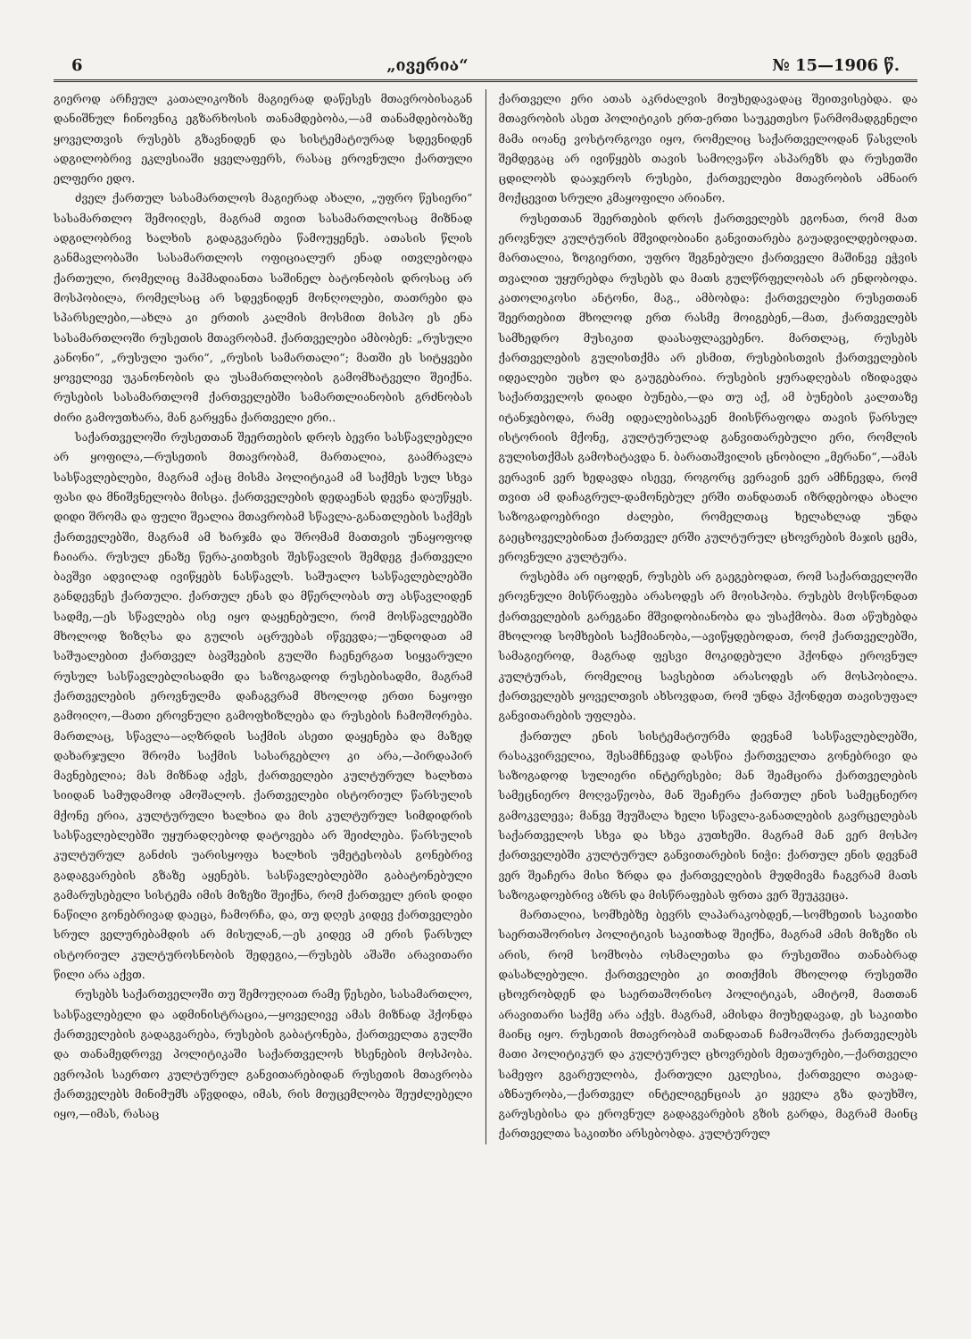6 „ივერია“№ 15—1906 წ.
გიეროდ არჩეულ კათალიკოზის მაგიერად დაწესეს მთავრობისაგან დანიშნულ ჩინოვნიკ ეგზარხოსის თანამდებობა,—ამ თანამდებობაზე ყოველთვის რუსებს გზავნიდენ და სისტემატიურად სდევნიდენ ადგილობრივ ეკლესიაში ყველაფერს, რასაც ეროვნული ქართული ელფერი ედო.
ძველ ქართულ სასამართლოს მაგიერად ახალი, „უფრო წესიერი“ სასამართლო შემოიღეს, მაგრამ თვით სასამართლოსაც მიზნად ადგილობრივ ხალხის გადაგვარება წამოუყენეს. ათასის წლის განმავლობაში სასამართლოს ოფიციალურ ენად ითვლებოდა ქართული, რომელიც მაჰმადიანთა საშინელ ბატონობის დროსაც არ მოსპობილა, რომელსაც არ სდევნიდენ მონღოლები, თათრები და სპარსელები,—ახლა კი ერთის კალმის მოსმით მისპო ეს ენა სასამართლოში რუსეთის მთავრობამ. ქართველები ამბობენ: „რუსული კანონი“, „რუსული უარი“, „რუსის სამართალი“; მათში ეს სიტყვები ყოველივე უკანონობის და უსამართლობის გამომხატველი შეიქნა. რუსების სასამართლომ ქართველებში სამართლიანობის გრძნობას ძირი გამოუთხარა, მან გარყვნა ქართველი ერი..
საქართველოში რუსეთთან შეერთების დროს ბევრი სასწავლებელი არ ყოფილა,—რუსეთის მთავრობამ, მართალია, გაამრავლა სასწავლებლები, მაგრამ აქაც მისმა პოლიტიკამ ამ საქმეს სულ სხვა ფასი და მნიშვნელობა მისცა. ქართველების დედაენას დევნა დაუწყეს. დიდი შრომა და ფული შეალია მთავრობამ სწავლა-განათლების საქმეს ქართველებში, მაგრამ ამ ხარჯმა და შრომამ მათთვის უნაყოფოდ ჩაიარა. რუსულ ენაზე წერა-კითხვის შესწავლის შემდეგ ქართველი ბავშვი ადვილად ივიწყებს ნასწავლს. საშუალო სასწავლებლებში განდევნეს ქართული. ქართულ ენას და მწერლობას თუ ასწავლიდენ სადმე,—ეს სწავლება ისე იყო დაყენებული, რომ მოსწავლეებში მხოლოდ ზიზღსა და გულის აცრუებას იწვევდა;—უნდოდათ ამ საშუალებით ქართველ ბავშვების გულში ჩაენერგათ სიყვარული რუსულ სასწავლებლისადმი და საზოგადოდ რუსებისადმი, მაგრამ ქართველების ეროვნულმა დაჩაგვრამ მხოლოდ ერთი ნაყოფი გამოიღო,—მათი ეროვნული გამოფხიზლება და რუსების ჩამოშორება. მართლაც, სწავლა—აღზრდის საქმის ასეთი დაყენება და მაზედ დახარჯული შრომა საქმის სასარგებლო კი არა,—პირდაპირ მავნებელია; მას მიზნად აქვს, ქართველები კულტურულ ხალხთა სიიდან სამუდამოდ ამოშალოს. ქართველები ისტორიულ წარსულის მქონე ერია, კულტურული ხალხია და მის კულტურულ სიმდიდრის სასწავლებლებში უყურადღებოდ დატოვება არ შეიძლება. წარსულის კულტურულ განძის უარისყოფა ხალხის უმეტესობას გონებრივ გადაგვარების გზაზე აყენებს. სასწავლებლებში გაბატონებული გამარუსებელი სისტემა იმის მიზეზი შეიქნა, რომ ქართველ ერის დიდი ნაწილი გონებრივად დაეცა, ჩამორჩა, და, თუ დღეს კიდევ ქართველები სრულ ველურებამდის არ მისულან,—ეს კიდევ ამ ერის წარსულ ისტორიულ კულტუროსნობის შედეგია,—რუსებს აშაში არავითარი წილი არა აქვთ.
რუსებს საქართველოში თუ შემოუღიათ რამე წესები, სასამართლო, სასწავლებელი და ადმინისტრაცია,—ყოველივე ამას მიზნად ჰქონდა ქართველების გადაგვარება, რუსების გაბატონება, ქართველთა გულში და თანამედროვე პოლიტიკაში საქართველოს ხსენების მოსპობა. ევროპის საერთო კულტურულ განვითარებიდან რუსეთის მთავრობა ქართველებს მინიმუმს აწვდიდა, იმას, რის მიუცემლობა შეუძლებელი იყო,—იმას, რასაც
ქართველი ერი ათას აკრძალვის მიუხედავადაც შეითვისებდა. და მთავრობის ასეთ პოლიტიკის ერთ-ერთი საუკეთესო წარმომადგენელი მამა იოანე ვოსტორგოვი იყო, რომელიც საქართველოდან წასვლის შემდეგაც არ ივიწყებს თავის სამოღვაწო ასპარეზს და რუსეთში ცდილობს დააჯეროს რუსები, ქართველები მთავრობის ამნაირ მოქცევით სრული კმაყოფილი არიანო.
რუსეთთან შეერთების დროს ქართველებს ეგონათ, რომ მათ ეროვნულ კულტურის მშვიდობიანი განვითარება გაუადვილდებოდათ. მართალია, ზოგიერთი, უფრო შეგნებული ქართველი მაშინვე ეჭვის თვალით უყურებდა რუსებს და მათს გულწრფელობას არ ენდობოდა. კათოლიკოსი ანტონი, მაგ., ამბობდა: ქართველები რუსეთთან შეერთებით მხოლოდ ერთ რასმე მოიგებენ,—მათ, ქართველებს სამხედრო მუსიკით დაასაფლავებენო. მართლაც, რუსებს ქართველების გულისთქმა არ ესმით, რუსებისთვის ქართველების იდეალები უცხო და გაუგებარია. რუსების ყურადღებას იზიდავდა საქართველოს დიადი ბუნება,—და თუ აქ, ამ ბუნების კალთაზე იტანჯებოდა, რამე იდეალებისაკენ მიისწრაფოდა თავის წარსულ ისტორიის მქონე, კულტურულად განვითარებული ერი, რომლის გულისთქმას გამოხატავდა ნ. ბარათაშვილის ცნობილი „მერანი“,—ამას ვერავინ ვერ ხედავდა ისევე, როგორც ვერავინ ვერ ამჩნევდა, რომ თვით ამ დაჩაგრულ-დამონებულ ერში თანდათან იზრდებოდა ახალი საზოგადოებრივი ძალები, რომელთაც ხელახლად უნდა გაეცხოველებინათ ქართველ ერში კულტურულ ცხოვრების მაჯის ცემა, ეროვნული კულტურა.
რუსებმა არ იცოდენ, რუსებს არ გაეგებოდათ, რომ საქართველოში ეროვნული მისწრაფება არასოდეს არ მოისპობა. რუსებს მოსწონდათ ქართველების გარეგანი მშვიდობიანობა და უსაქმობა. მათ აწუხებდა მხოლოდ სომხების საქმიანობა,—ავიწყდებოდათ, რომ ქართველებში, სამაგიეროდ, მაგრად ფესვი მოკიდებული ჰქონდა ეროვნულ კულტურას, რომელიც სავსებით არასოდეს არ მოსპობილა. ქართველებს ყოველთვის ახსოვდათ, რომ უნდა ჰქონდეთ თავისუფალ განვითარების უფლება.
ქართულ ენის სისტემატიურმა დევნამ სასწავლებლებში, რასაკვირველია, შესამჩნევად დასწია ქართველთა გონებრივი და საზოგადოდ სულიერი ინტერესები; მან შეამცირა ქართველების სამეცნიერო მოღვაწეობა, მან შეაჩერა ქართულ ენის სამეცნიერო გამოკვლევა; მანვე შეუშალა ხელი სწავლა-განათლების გავრცელებას საქართველოს სხვა და სხვა კუთხეში. მაგრამ მან ვერ მოსპო ქართველებში კულტურულ განვითარების ნიჭი: ქართულ ენის დევნამ ვერ შეაჩერა მისი ზრდა და ქართველების მუდმივმა ჩაგვრამ მათს საზოგადოებრივ აზრს და მისწრაფებას ფრთა ვერ შეუკვეცა.
მართალია, სომხებზე ბევრს ლაპარაკობდენ,—სომხეთის საკითხი საერთაშორისო პოლიტიკის საკითხად შეიქნა, მაგრამ ამის მიზეზი ის არის, რომ სომხობა ოსმალეთსა და რუსეთშია თანაბრად დასახლებული. ქართველები კი თითქმის მხოლოდ რუსეთში ცხოვრობდენ და საერთაშორისო პოლიტიკას, ამიტომ, მათთან არავითარი საქმე არა აქვს. მაგრამ, ამისდა მიუხედავად, ეს საკითხი მაინც იყო. რუსეთის მთავრობამ თანდათან ჩამოაშორა ქართველებს მათი პოლიტიკურ და კულტურულ ცხოვრების მეთაურები,—ქართველი სამეფო გვარეულობა, ქართული ეკლესია, ქართველი თავად-აზნაურობა,—ქართველ ინტელიგენციას კი ყველა გზა დაუხშო, გარუსებისა და ეროვნულ გადაგვარების გზის გარდა, მაგრამ მაინც ქართველთა საკითხი არსებობდა. კულტურულ